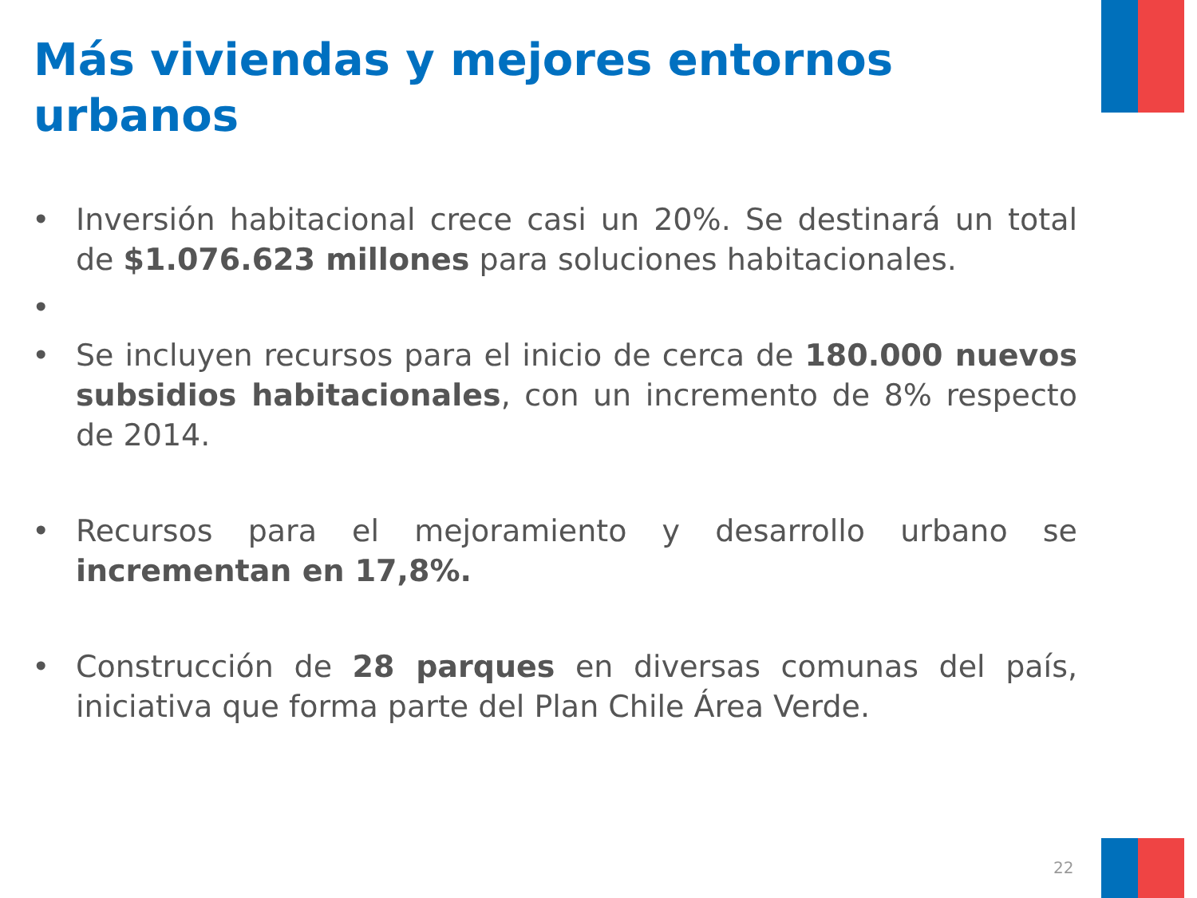Más viviendas y mejores entornos urbanos
• Inversión habitacional crece casi un 20%. Se destinará un total de $1.076.623 millones para soluciones habitacionales.
•
• Se incluyen recursos para el inicio de cerca de 180.000 nuevos subsidios habitacionales, con un incremento de 8% respecto de 2014.
• Recursos para el mejoramiento y desarrollo urbano se incrementan en 17,8%.
• Construcción de 28 parques en diversas comunas del país, iniciativa que forma parte del Plan Chile Área Verde.
22